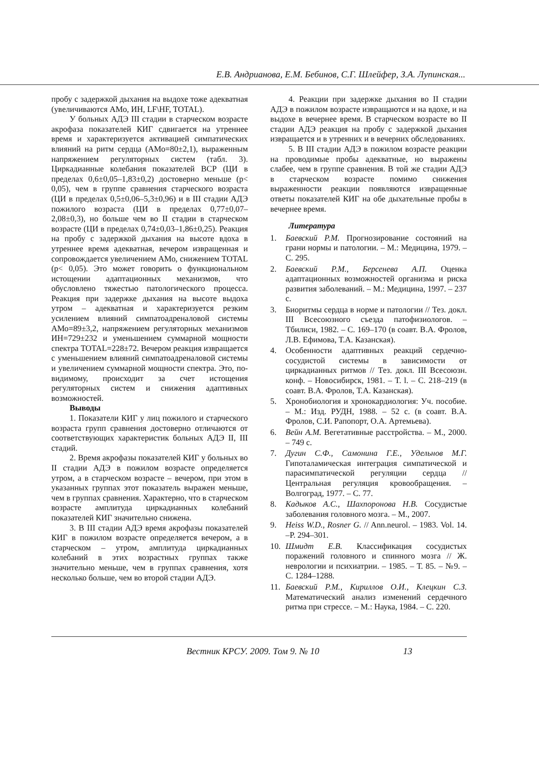Е.В. Андрианова, Е.М. Бебинов, С.Г. Шлейфер, З.А. Лупинская...
пробу с задержкой дыхания на выдохе тоже адекватная (увеличиваются АМо, ИН, LF\HF, TOTAL).
У больных АДЭ III стадии в старческом возрасте акрофаза показателей КИГ сдвигается на утреннее время и характеризуется активацией симпатических влияний на ритм сердца (АМо=80±2,1), выраженным напряжением регуляторных систем (табл. 3). Циркадианные колебания показателей ВСР (ЦИ в пределах 0,6±0,05–1,83±0,2) достоверно меньше (p< 0,05), чем в группе сравнения старческого возраста (ЦИ в пределах 0,5±0,06–5,3±0,96) и в III стадии АДЭ пожилого возраста (ЦИ в пределах 0,77±0,07–2,08±0,3), но больше чем во II стадии в старческом возрасте (ЦИ в пределах 0,74±0,03–1,86±0,25). Реакция на пробу с задержкой дыхания на высоте вдоха в утреннее время адекватная, вечером извращенная и сопровождается увеличением АМо, снижением TOTAL (p< 0,05). Это может говорить о функциональном истощении адаптационных механизмов, что обусловлено тяжестью патологического процесса. Реакция при задержке дыхания на высоте выдоха утром – адекватная и характеризуется резким усилением влияний симпатоадреналовой системы АМо=89±3,2, напряжением регуляторных механизмов ИН=729±232 и уменьшением суммарной мощности спектра TOTAL=228±72. Вечером реакция извращается с уменьшением влияний симпатоадреналовой системы и увеличением суммарной мощности спектра. Это, по-видимому, происходит за счет истощения регуляторных систем и снижения адаптивных возможностей.
Выводы
1. Показатели КИГ у лиц пожилого и старческого возраста групп сравнения достоверно отличаются от соответствующих характеристик больных АДЭ II, III стадий.
2. Время акрофазы показателей КИГ у больных во II стадии АДЭ в пожилом возрасте определяется утром, а в старческом возрасте – вечером, при этом в указанных группах этот показатель выражен меньше, чем в группах сравнения. Характерно, что в старческом возрасте амплитуда циркадианных колебаний показателей КИГ значительно снижена.
3. В III стадии АДЭ время акрофазы показателей КИГ в пожилом возрасте определяется вечером, а в старческом – утром, амплитуда циркадианных колебаний в этих возрастных группах также значительно меньше, чем в группах сравнения, хотя несколько больше, чем во второй стадии АДЭ.
4. Реакции при задержке дыхания во II стадии АДЭ в пожилом возрасте извращаются и на вдохе, и на выдохе в вечернее время. В старческом возрасте во II стадии АДЭ реакция на пробу с задержкой дыхания извращается и в утренних и в вечерних обследованиях.
5. В III стадии АДЭ в пожилом возрасте реакции на проводимые пробы адекватные, но выражены слабее, чем в группе сравнения. В той же стадии АДЭ в старческом возрасте помимо снижения выраженности реакции появляются извращенные ответы показателей КИГ на обе дыхательные пробы в вечернее время.
Литература
1. Баевский Р.М. Прогнозирование состояний на грани нормы и патологии. – М.: Медицина, 1979. – С. 295.
2. Баевский Р.М., Берсенева А.П. Оценка адаптационных возможностей организма и риска развития заболеваний. – М.: Медицина, 1997. – 237 с.
3. Биоритмы сердца в норме и патологии // Тез. докл. III Всесоюзного съезда патофизиологов. – Тбилиси, 1982. – С. 169–170 (в соавт. В.А. Фролов, Л.В. Ефимова, Т.А. Казанская).
4. Особенности адаптивных реакций сердечно-сосудистой системы в зависимости от циркадианных ритмов // Тез. докл. III Всесоюзн. конф. – Новосибирск, 1981. – Т. l. – С. 218–219 (в соавт. В.А. Фролов, Т.А. Казанская).
5. Хронобиология и хронокардиология: Уч. пособие. – М.: Изд. РУДН, 1988. – 52 с. (в соавт. В.А. Фролов, С.И. Рапопорт, О.А. Артемьева).
6. Вейн А.М. Вегетативные расстройства. – М., 2000. – 749 с.
7. Дугин С.Ф., Самонина Г.Е., Удельнов М.Г. Гипоталамическая интеграция симпатической и парасимпатической регуляции сердца // Центральная регуляция кровообращения. – Волгоград, 1977. – С. 77.
8. Кадыков А.С., Шахпоронова Н.В. Сосудистые заболевания головного мозга. – М., 2007.
9. Heiss W.D., Rosner G. // Ann.neurol. – 1983. Vol. 14. –P. 294–301.
10. Шмидт Е.В. Классификация сосудистых поражений головного и спинного мозга // Ж. неврологии и психиатрии. – 1985. – Т. 85. – №9. – С. 1284–1288.
11. Баевский Р.М., Кириллов О.И., Клецкин С.З. Математический анализ изменений сердечного ритма при стрессе. – М.: Наука, 1984. – С. 220.
Вестник КРСУ. 2009. Том 9. № 10 13